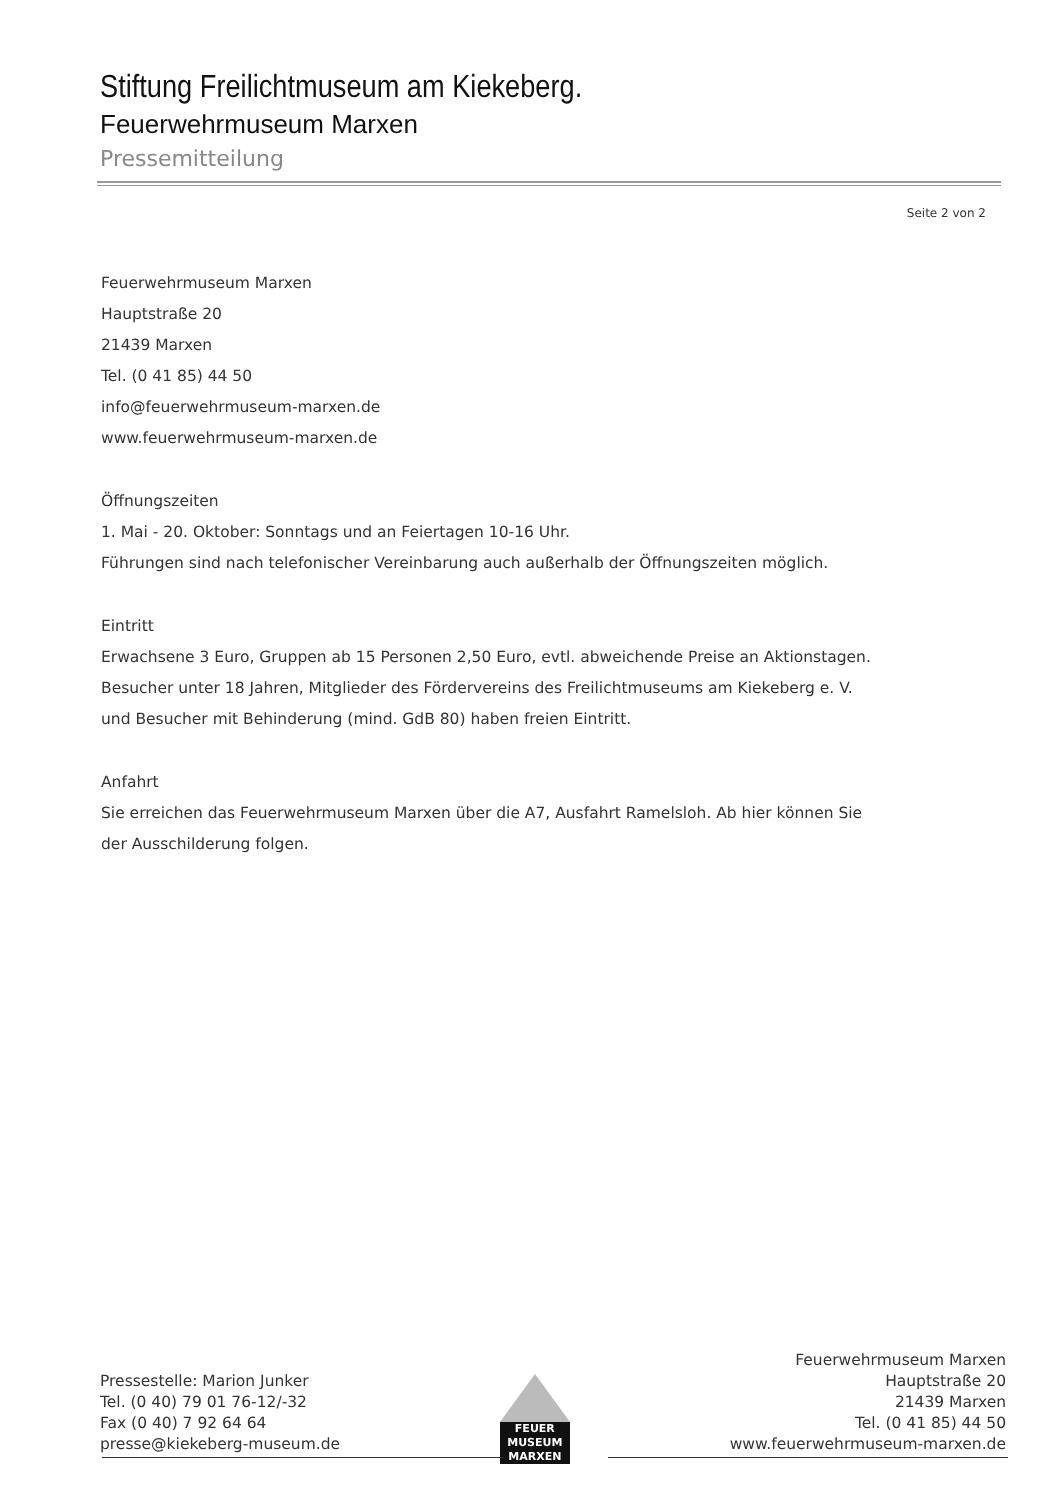Stiftung Freilichtmuseum am Kiekeberg.
Feuerwehrmuseum Marxen
Pressemitteilung
Seite 2 von 2
Feuerwehrmuseum Marxen
Hauptstraße 20
21439 Marxen
Tel. (0 41 85) 44 50
info@feuerwehrmuseum-marxen.de
www.feuerwehrmuseum-marxen.de
Öffnungszeiten
1. Mai - 20. Oktober: Sonntags und an Feiertagen 10-16 Uhr.
Führungen sind nach telefonischer Vereinbarung auch außerhalb der Öffnungszeiten möglich.
Eintritt
Erwachsene 3 Euro, Gruppen ab 15 Personen 2,50 Euro, evtl. abweichende Preise an Aktionstagen.
Besucher unter 18 Jahren, Mitglieder des Fördervereins des Freilichtmuseums am Kiekeberg e. V.
und Besucher mit Behinderung (mind. GdB 80) haben freien Eintritt.
Anfahrt
Sie erreichen das Feuerwehrmuseum Marxen über die A7, Ausfahrt Ramelsloh. Ab hier können Sie
der Ausschilderung folgen.
Pressestelle: Marion Junker
Tel. (0 40) 79 01 76-12/-32
Fax (0 40) 7 92 64 64
presse@kiekeberg-museum.de
FEUER
MUSEUM
MARXEN
Feuerwehrmuseum Marxen
Hauptstraße 20
21439 Marxen
Tel. (0 41 85) 44 50
www.feuerwehrmuseum-marxen.de